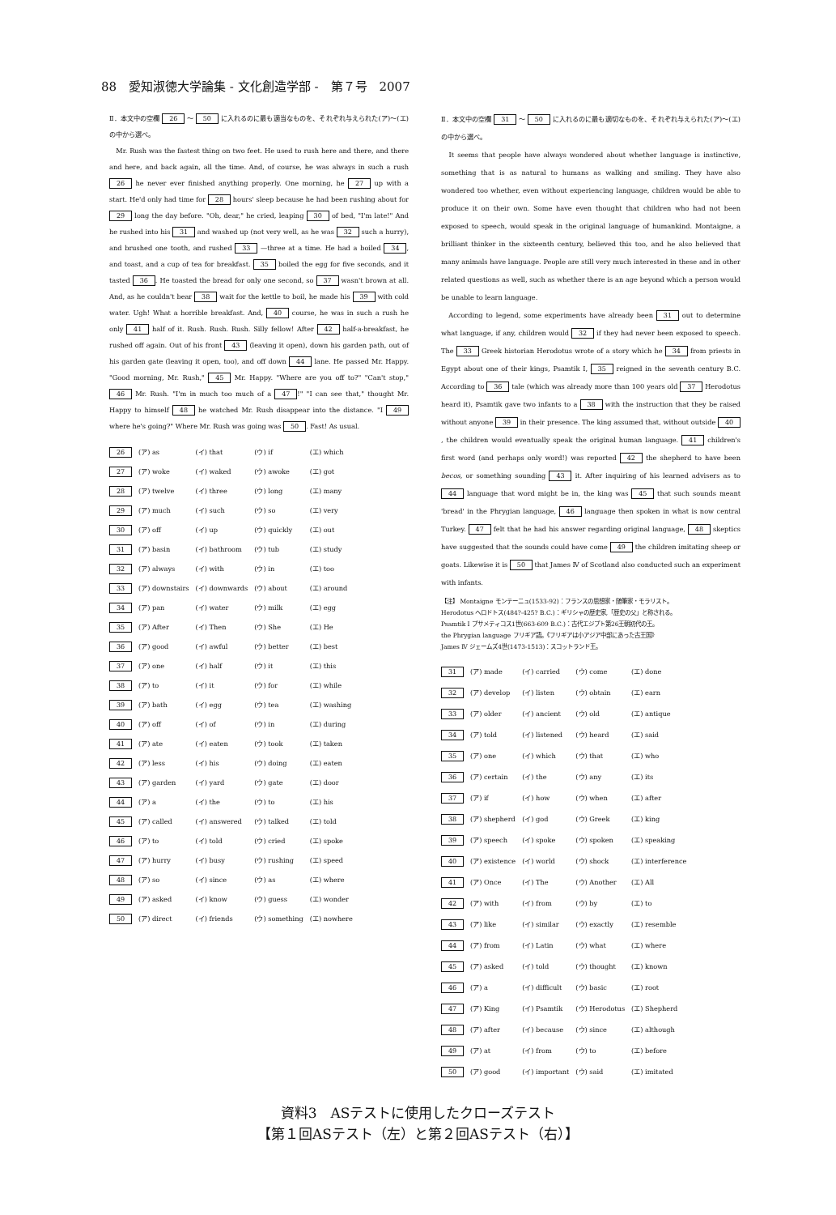88　愛知淑徳大学論集 - 文化創造学部 -　第７号　2007
Ⅱ．本文中の空欄 26 ～ 50 に入れるのに最も適当なものを、それぞれ与えられた(ア)～(エ)の中から選べ。
　Mr. Rush was the fastest thing on two feet. He used to rush here and there, and there and here, and back again, all the time. And, of course, he was always in such a rush 26 he never ever finished anything properly. One morning, he 27 up with a start. He'd only had time for 28 hours' sleep because he had been rushing about for 29 long the day before. "Oh, dear," he cried, leaping 30 of bed, "I'm late!" And he rushed into his 31 and washed up (not very well, as he was 32 such a hurry), and brushed one tooth, and rushed 33 —three at a time. He had a boiled 34, and toast, and a cup of tea for breakfast. 35 boiled the egg for five seconds, and it tasted 36. He toasted the bread for only one second, so 37 wasn't brown at all. And, as he couldn't bear 38 wait for the kettle to boil, he made his 39 with cold water. Ugh! What a horrible breakfast. And, 40 course, he was in such a rush he only 41 half of it. Rush. Rush. Rush. Silly fellow! After 42 half-a-breakfast, he rushed off again. Out of his front 43 (leaving it open), down his garden path, out of his garden gate (leaving it open, too), and off down 44 lane. He passed Mr. Happy. "Good morning, Mr. Rush," 45 Mr. Happy. "Where are you off to?" "Can't stop," 46 Mr. Rush. "I'm in much too much of a 47!" "I can see that," thought Mr. Happy to himself 48 he watched Mr. Rush disappear into the distance. "I 49 where he's going?" Where Mr. Rush was going was 50. Fast! As usual.
| 26 | (ア) as | (イ) that | (ウ) if | (エ) which |
| 27 | (ア) woke | (イ) waked | (ウ) awoke | (エ) got |
| 28 | (ア) twelve | (イ) three | (ウ) long | (エ) many |
| 29 | (ア) much | (イ) such | (ウ) so | (エ) very |
| 30 | (ア) off | (イ) up | (ウ) quickly | (エ) out |
| 31 | (ア) basin | (イ) bathroom | (ウ) tub | (エ) study |
| 32 | (ア) always | (イ) with | (ウ) in | (エ) too |
| 33 | (ア) downstairs | (イ) downwards | (ウ) about | (エ) around |
| 34 | (ア) pan | (イ) water | (ウ) milk | (エ) egg |
| 35 | (ア) After | (イ) Then | (ウ) She | (エ) He |
| 36 | (ア) good | (イ) awful | (ウ) better | (エ) best |
| 37 | (ア) one | (イ) half | (ウ) it | (エ) this |
| 38 | (ア) to | (イ) it | (ウ) for | (エ) while |
| 39 | (ア) bath | (イ) egg | (ウ) tea | (エ) washing |
| 40 | (ア) off | (イ) of | (ウ) in | (エ) during |
| 41 | (ア) ate | (イ) eaten | (ウ) took | (エ) taken |
| 42 | (ア) less | (イ) his | (ウ) doing | (エ) eaten |
| 43 | (ア) garden | (イ) yard | (ウ) gate | (エ) door |
| 44 | (ア) a | (イ) the | (ウ) to | (エ) his |
| 45 | (ア) called | (イ) answered | (ウ) talked | (エ) told |
| 46 | (ア) to | (イ) told | (ウ) cried | (エ) spoke |
| 47 | (ア) hurry | (イ) busy | (ウ) rushing | (エ) speed |
| 48 | (ア) so | (イ) since | (ウ) as | (エ) where |
| 49 | (ア) asked | (イ) know | (ウ) guess | (エ) wonder |
| 50 | (ア) direct | (イ) friends | (ウ) something | (エ) nowhere |
Ⅱ．本文中の空欄 31 ～ 50 に入れるのに最も適切なものを、それぞれ与えられた(ア)～(エ)の中から選べ。
　It seems that people have always wondered about whether language is instinctive, something that is as natural to humans as walking and smiling. They have also wondered too whether, even without experiencing language, children would be able to produce it on their own. Some have even thought that children who had not been exposed to speech, would speak in the original language of humankind. Montaigne, a brilliant thinker in the sixteenth century, believed this too, and he also believed that many animals have language. People are still very much interested in these and in other related questions as well, such as whether there is an age beyond which a person would be unable to learn language.
　According to legend, some experiments have already been 31 out to determine what language, if any, children would 32 if they had never been exposed to speech. The 33 Greek historian Herodotus wrote of a story which he 34 from priests in Egypt about one of their kings, Psamtik I, 35 reigned in the seventh century B.C. According to 36 tale (which was already more than 100 years old 37 Herodotus heard it), Psamtik gave two infants to a 38 with the instruction that they be raised without anyone 39 in their presence. The king assumed that, without outside 40, the children would eventually speak the original human language. 41 children's first word (and perhaps only word!) was reported 42 the shepherd to have been becos, or something sounding 43 it. After inquiring of his learned advisers as to 44 language that word might be in, the king was 45 that such sounds meant 'bread' in the Phrygian language, 46 language then spoken in what is now central Turkey. 47 felt that he had his answer regarding original language, 48 skeptics have suggested that the sounds could have come 49 the children imitating sheep or goats. Likewise it is 50 that James Ⅳ of Scotland also conducted such an experiment with infants.
【注】 Montaigne モンテーニュ(1533-92)：フランスの思想家・随筆家・モラリスト。
Herodotus ヘロドトス(484?-425? B.C.)：ギリシャの歴史家,「歴史の父」と称される。
Psamtik I プサメティコス1世(663-609 B.C.)：古代エジプト第26王朝初代の王。
the Phrygian language フリギア語。《フリギアは小アジア中部にあった古王国》
James Ⅳ ジェームズ4世(1473-1513)：スコットランド王。
| 31 | (ア) made | (イ) carried | (ウ) come | (エ) done |
| 32 | (ア) develop | (イ) listen | (ウ) obtain | (エ) earn |
| 33 | (ア) older | (イ) ancient | (ウ) old | (エ) antique |
| 34 | (ア) told | (イ) listened | (ウ) heard | (エ) said |
| 35 | (ア) one | (イ) which | (ウ) that | (エ) who |
| 36 | (ア) certain | (イ) the | (ウ) any | (エ) its |
| 37 | (ア) if | (イ) how | (ウ) when | (エ) after |
| 38 | (ア) shepherd | (イ) god | (ウ) Greek | (エ) king |
| 39 | (ア) speech | (イ) spoke | (ウ) spoken | (エ) speaking |
| 40 | (ア) existence | (イ) world | (ウ) shock | (エ) interference |
| 41 | (ア) Once | (イ) The | (ウ) Another | (エ) All |
| 42 | (ア) with | (イ) from | (ウ) by | (エ) to |
| 43 | (ア) like | (イ) similar | (ウ) exactly | (エ) resemble |
| 44 | (ア) from | (イ) Latin | (ウ) what | (エ) where |
| 45 | (ア) asked | (イ) told | (ウ) thought | (エ) known |
| 46 | (ア) a | (イ) difficult | (ウ) basic | (エ) root |
| 47 | (ア) King | (イ) Psamtik | (ウ) Herodotus | (エ) Shepherd |
| 48 | (ア) after | (イ) because | (ウ) since | (エ) although |
| 49 | (ア) at | (イ) from | (ウ) to | (エ) before |
| 50 | (ア) good | (イ) important | (ウ) said | (エ) imitated |
資料3　ASテストに使用したクローズテスト
【第１回ASテスト（左）と第２回ASテスト（右）】